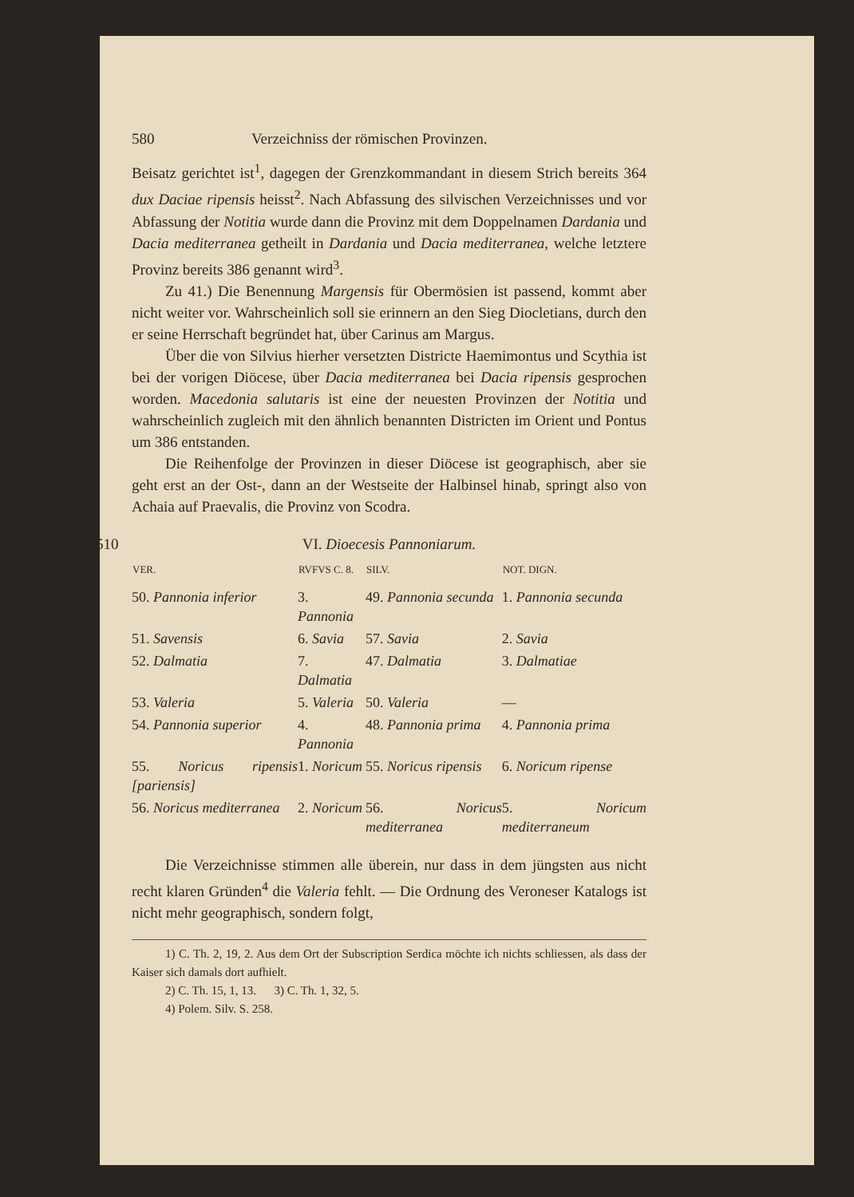580 Verzeichniss der römischen Provinzen.
Beisatz gerichtet ist<sup>1</sup>, dagegen der Grenzkommandant in diesem Strich bereits 364 dux Daciae ripensis heisst<sup>2</sup>. Nach Abfassung des silvischen Verzeichnisses und vor Abfassung der Notitia wurde dann die Provinz mit dem Doppelnamen Dardania und Dacia mediterranea getheilt in Dardania und Dacia mediterranea, welche letztere Provinz bereits 386 genannt wird<sup>3</sup>.
Zu 41.) Die Benennung Margensis für Obermösien ist passend, kommt aber nicht weiter vor. Wahrscheinlich soll sie erinnern an den Sieg Diocletians, durch den er seine Herrschaft begründet hat, über Carinus am Margus.
Über die von Silvius hierher versetzten Districte Haemimontus und Scythia ist bei der vorigen Diöcese, über Dacia mediterranea bei Dacia ripensis gesprochen worden. Macedonia salutaris ist eine der neuesten Provinzen der Notitia und wahrscheinlich zugleich mit den ähnlich benannten Districten im Orient und Pontus um 386 entstanden.
Die Reihenfolge der Provinzen in dieser Diöcese ist geographisch, aber sie geht erst an der Ost-, dann an der Westseite der Halbinsel hinab, springt also von Achaia auf Praevalis, die Provinz von Scodra.
510 VI. Dioecesis Pannoniarum.
| VER. | RVFVS C. 8. | SILV. | NOT. DIGN. |
| --- | --- | --- | --- |
| 50. Pannonia inferior | 3. Pannonia | 49. Pannonia secunda | 1. Pannonia secunda |
| 51. Savensis | 6. Savia | 57. Savia | 2. Savia |
| 52. Dalmatia | 7. Dalmatia | 47. Dalmatia | 3. Dalmatiae |
| 53. Valeria | 5. Valeria | 50. Valeria | — |
| 54. Pannonia superior | 4. Pannonia | 48. Pannonia prima | 4. Pannonia prima |
| 55. Noricus ripensis [pariensis] | 1. Noricum | 55. Noricus ripensis | 6. Noricum ripense |
| 56. Noricus mediterranea | 2. Noricum | 56. Noricus mediterranea | 5. Noricum mediterraneum |
Die Verzeichnisse stimmen alle überein, nur dass in dem jüngsten aus nicht recht klaren Gründen<sup>4</sup> die Valeria fehlt. — Die Ordnung des Veroneser Katalogs ist nicht mehr geographisch, sondern folgt,
1) C. Th. 2, 19, 2. Aus dem Ort der Subscription Serdica möchte ich nichts schliessen, als dass der Kaiser sich damals dort aufhielt.
2) C. Th. 15, 1, 13. 3) C. Th. 1, 32, 5.
4) Polem. Silv. S. 258.